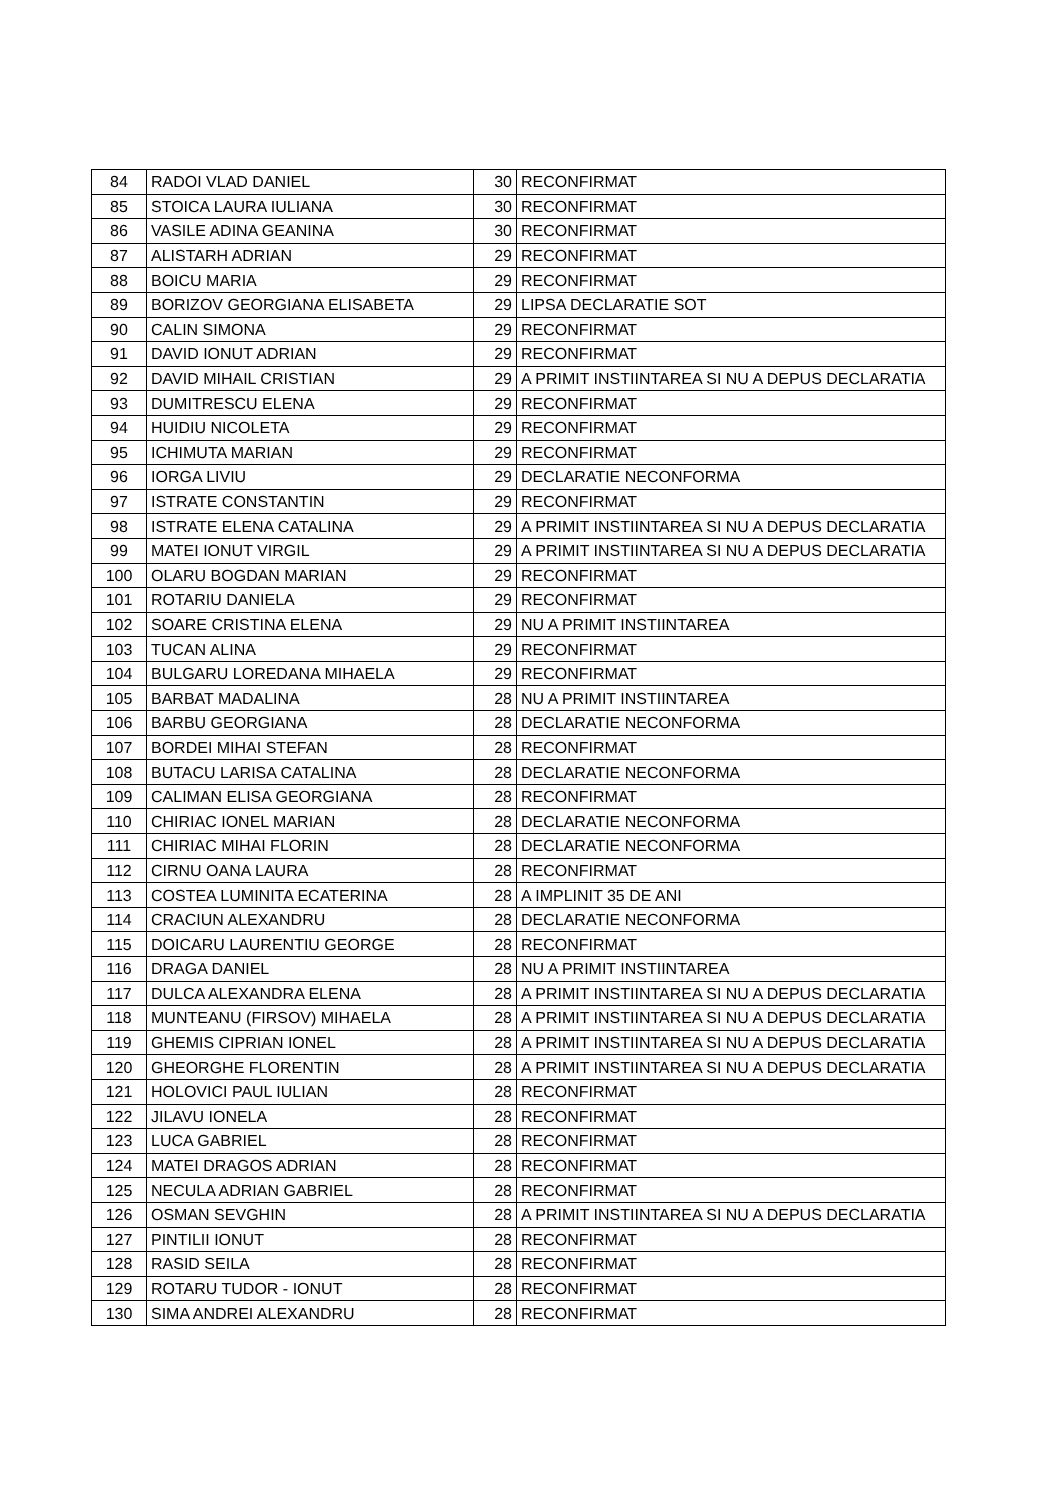| 84 | RADOI VLAD DANIEL | 30 | RECONFIRMAT |
| 85 | STOICA LAURA IULIANA | 30 | RECONFIRMAT |
| 86 | VASILE ADINA GEANINA | 30 | RECONFIRMAT |
| 87 | ALISTARH ADRIAN | 29 | RECONFIRMAT |
| 88 | BOICU MARIA | 29 | RECONFIRMAT |
| 89 | BORIZOV GEORGIANA ELISABETA | 29 | LIPSA DECLARATIE SOT |
| 90 | CALIN SIMONA | 29 | RECONFIRMAT |
| 91 | DAVID IONUT ADRIAN | 29 | RECONFIRMAT |
| 92 | DAVID MIHAIL CRISTIAN | 29 | A PRIMIT INSTIINTAREA SI NU A DEPUS DECLARATIA |
| 93 | DUMITRESCU ELENA | 29 | RECONFIRMAT |
| 94 | HUIDIU NICOLETA | 29 | RECONFIRMAT |
| 95 | ICHIMUTA MARIAN | 29 | RECONFIRMAT |
| 96 | IORGA LIVIU | 29 | DECLARATIE NECONFORMA |
| 97 | ISTRATE CONSTANTIN | 29 | RECONFIRMAT |
| 98 | ISTRATE ELENA CATALINA | 29 | A PRIMIT INSTIINTAREA SI NU A DEPUS DECLARATIA |
| 99 | MATEI IONUT VIRGIL | 29 | A PRIMIT INSTIINTAREA SI NU A DEPUS DECLARATIA |
| 100 | OLARU BOGDAN MARIAN | 29 | RECONFIRMAT |
| 101 | ROTARIU DANIELA | 29 | RECONFIRMAT |
| 102 | SOARE CRISTINA ELENA | 29 | NU A PRIMIT INSTIINTAREA |
| 103 | TUCAN ALINA | 29 | RECONFIRMAT |
| 104 | BULGARU LOREDANA MIHAELA | 29 | RECONFIRMAT |
| 105 | BARBAT MADALINA | 28 | NU A PRIMIT INSTIINTAREA |
| 106 | BARBU GEORGIANA | 28 | DECLARATIE NECONFORMA |
| 107 | BORDEI MIHAI STEFAN | 28 | RECONFIRMAT |
| 108 | BUTACU LARISA CATALINA | 28 | DECLARATIE NECONFORMA |
| 109 | CALIMAN ELISA GEORGIANA | 28 | RECONFIRMAT |
| 110 | CHIRIAC IONEL MARIAN | 28 | DECLARATIE NECONFORMA |
| 111 | CHIRIAC MIHAI FLORIN | 28 | DECLARATIE NECONFORMA |
| 112 | CIRNU OANA LAURA | 28 | RECONFIRMAT |
| 113 | COSTEA LUMINITA ECATERINA | 28 | A IMPLINIT 35 DE ANI |
| 114 | CRACIUN ALEXANDRU | 28 | DECLARATIE NECONFORMA |
| 115 | DOICARU LAURENTIU GEORGE | 28 | RECONFIRMAT |
| 116 | DRAGA DANIEL | 28 | NU A PRIMIT INSTIINTAREA |
| 117 | DULCA ALEXANDRA ELENA | 28 | A PRIMIT INSTIINTAREA SI NU A DEPUS DECLARATIA |
| 118 | MUNTEANU (FIRSOV) MIHAELA | 28 | A PRIMIT INSTIINTAREA SI NU A DEPUS DECLARATIA |
| 119 | GHEMIS CIPRIAN IONEL | 28 | A PRIMIT INSTIINTAREA SI NU A DEPUS DECLARATIA |
| 120 | GHEORGHE FLORENTIN | 28 | A PRIMIT INSTIINTAREA SI NU A DEPUS DECLARATIA |
| 121 | HOLOVICI PAUL IULIAN | 28 | RECONFIRMAT |
| 122 | JILAVU IONELA | 28 | RECONFIRMAT |
| 123 | LUCA GABRIEL | 28 | RECONFIRMAT |
| 124 | MATEI DRAGOS ADRIAN | 28 | RECONFIRMAT |
| 125 | NECULA ADRIAN GABRIEL | 28 | RECONFIRMAT |
| 126 | OSMAN SEVGHIN | 28 | A PRIMIT INSTIINTAREA SI NU A DEPUS DECLARATIA |
| 127 | PINTILII IONUT | 28 | RECONFIRMAT |
| 128 | RASID SEILA | 28 | RECONFIRMAT |
| 129 | ROTARU TUDOR - IONUT | 28 | RECONFIRMAT |
| 130 | SIMA ANDREI ALEXANDRU | 28 | RECONFIRMAT |